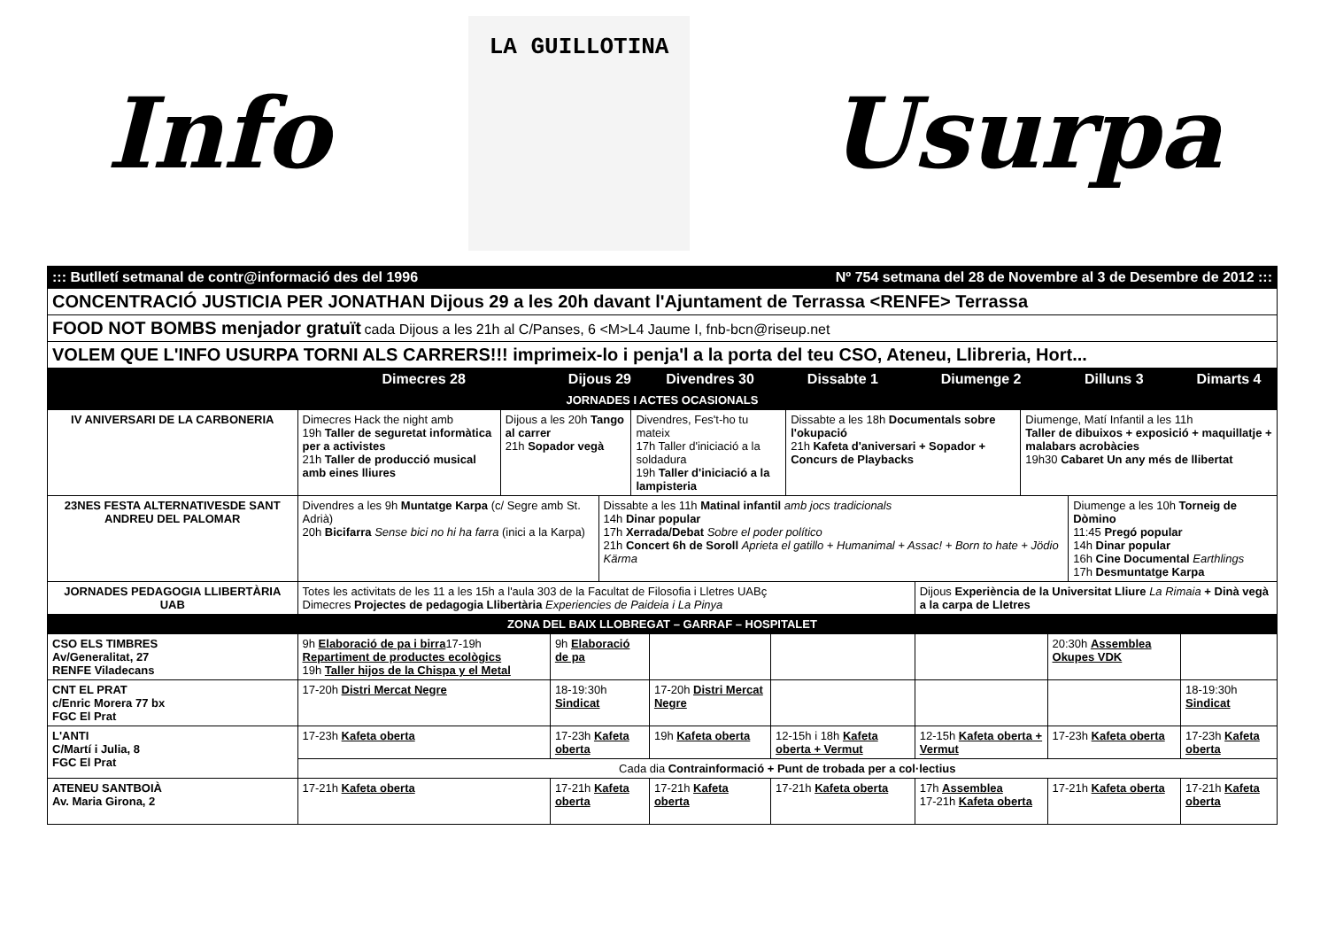Info
LA GUILLOTINA
Usurpa
| ::: Butlletí setmanal de contr@informació des del 1996 Nº 754 setmana del 28 de Novembre al 3 de Desembre de 2012 ::: | | | | | | | |
| CONCENTRACIÓ JUSTICIA PER JONATHAN Dijous 29 a les 20h davant l'Ajuntament de Terrassa <RENFE> Terrassa | | | | | | | |
| FOOD NOT BOMBS menjador gratuït cada Dijous a les 21h al C/Panses, 6 <M>L4 Jaume I, fnb-bcn@riseup.net | | | | | | | |
| VOLEM QUE L'INFO USURPA TORNI ALS CARRERS!!! imprimeix-lo i penja'l a la porta del teu CSO, Ateneu, Llibreria, Hort... | | | | | | | |
| | Dimecres 28 | Dijous 29 | Divendres 30 | Dissabte 1 | Diumenge 2 | Dilluns 3 | Dimarts 4 |
| JORNADES I ACTES OCASIONALS | | | | | | | |
| IV ANIVERSARI DE LA CARBONERIA | / Dimecres Hack the night amb 19h Taller de seguretat informàtica per a activistes 21h Taller de producció musical amb eines lliures / Dijous a les 20h Tango al carrer 21h Sopador vegà / Divendres, Fes't-ho tu mateix 17h Taller d'iniciació a la soldadura 19h Taller d'iniciació a la lampisteria / Dissabte a les 18h Documentals sobre l'okupació 21h Kafeta d'aniversari + Sopador + Concurs de Playbacks / Diumenge, Matí Infantil a les 11h Taller de dibuixos + exposició + maquillatje + malabars acrobàcies 19h30 Cabaret Un any més de llibertat / | | | | | | |
| 23NES FESTA ALTERNATIVESDE SANT ANDREU DEL PALOMAR | / Divendres a les 9h Muntatge Karpa (c/ Segre amb St. Adrià) 20h Bicifarra Sense bici no hi ha farra (inici a la Karpa) / Dissabte a les 11h Matinal infantil amb jocs tradicionals 14h Dinar popular 17h Xerrada/Debat Sobre el poder político 21h Concert 6h de Soroll Aprieta el gatillo + Humanimal + Assac! + Born to hate + Jödio Kärma / Diumenge a les 10h Torneig de Dòmino 11:45 Pregó popular 14h Dinar popular 16h Cine Documental Earthlings 17h Desmuntatge Karpa / | | | | | | |
| JORNADES PEDAGOGIA LLIBERTÀRIA UAB | Totes les activitats de les 11 a les 15h a l'aula 303 de la Facultat de Filosofia i Lletres UABç Dimecres Projectes de pedagogia Llibertària Experiencies de Paideia i La Pinya | | | | Dijous Experiència de la Universitat Lliure La Rimaia + Dinà vegà a la carpa de Lletres | | |
| ZONA DEL BAIX LLOBREGAT – GARRAF – HOSPITALET | | | | | | | |
| CSO ELS TIMBRES Av/Generalitat, 27 RENFE Viladecans | 9h Elaboració de pa i birra 17-19h Repartiment de productes ecològics 19h Taller hijos de la Chispa y el Metal | 9h Elaboració de pa | | | | 20:30h Assemblea Okupes VDK | |
| CNT EL PRAT c/Enric Morera 77 bx FGC El Prat | 17-20h Distri Mercat Negre | 18-19:30h Sindicat | 17-20h Distri Mercat Negre | | | | 18-19:30h Sindicat |
| L'ANTI C/Martí i Julia, 8 FGC El Prat | 17-23h Kafeta oberta | 17-23h Kafeta oberta | 19h Kafeta oberta | 12-15h i 18h Kafeta oberta + Vermut | 12-15h Kafeta oberta + Vermut | 17-23h Kafeta oberta | 17-23h Kafeta oberta |
| | Cada dia Contrainformació + Punt de trobada per a col·lectius | | | | | | |
| ATENEU SANTBOIÀ Av. Maria Girona, 2 | 17-21h Kafeta oberta | 17-21h Kafeta oberta | 17-21h Kafeta oberta | 17-21h Kafeta oberta | 17h Assemblea 17-21h Kafeta oberta | 17-21h Kafeta oberta | 17-21h Kafeta oberta |